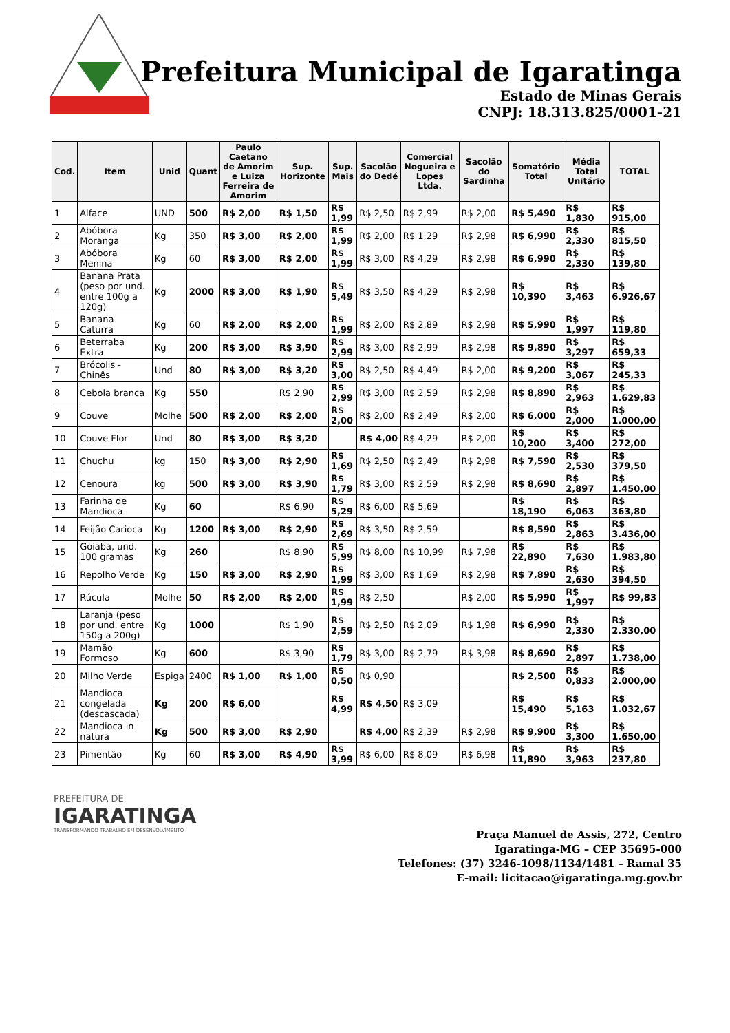Prefeitura Municipal de Igaratinga
Estado de Minas Gerais
CNPJ: 18.313.825/0001-21
| Cod. | Item | Unid | Quant | Paulo Caetano de Amorim e Luiza Ferreira de Amorim | Sup. Horizonte | Sup. Mais | Sacolão do Dedé | Comercial Nogueira e Lopes Ltda. | Sacolão do Sardinha | Somatório Total | Média Total Unitário | TOTAL |
| --- | --- | --- | --- | --- | --- | --- | --- | --- | --- | --- | --- | --- |
| 1 | Alface | UND | 500 | R$ 2,00 | R$ 1,50 | R$ 1,99 | R$ 2,50 | R$ 2,99 | R$ 2,00 | R$ 5,490 | R$ 1,830 | R$ 915,00 |
| 2 | Abóbora Moranga | Kg | 350 | R$ 3,00 | R$ 2,00 | R$ 1,99 | R$ 2,00 | R$ 1,29 | R$ 2,98 | R$ 6,990 | R$ 2,330 | R$ 815,50 |
| 3 | Abóbora Menina | Kg | 60 | R$ 3,00 | R$ 2,00 | R$ 1,99 | R$ 3,00 | R$ 4,29 | R$ 2,98 | R$ 6,990 | R$ 2,330 | R$ 139,80 |
| 4 | Banana Prata (peso por und. entre 100g a 120g) | Kg | 2000 | R$ 3,00 | R$ 1,90 | R$ 5,49 | R$ 3,50 | R$ 4,29 | R$ 2,98 | R$ 10,390 | R$ 3,463 | R$ 6.926,67 |
| 5 | Banana Caturra | Kg | 60 | R$ 2,00 | R$ 2,00 | R$ 1,99 | R$ 2,00 | R$ 2,89 | R$ 2,98 | R$ 5,990 | R$ 1,997 | R$ 119,80 |
| 6 | Beterraba Extra | Kg | 200 | R$ 3,00 | R$ 3,90 | R$ 2,99 | R$ 3,00 | R$ 2,99 | R$ 2,98 | R$ 9,890 | R$ 3,297 | R$ 659,33 |
| 7 | Brócolis - Chinês | Und | 80 | R$ 3,00 | R$ 3,20 | R$ 3,00 | R$ 2,50 | R$ 4,49 | R$ 2,00 | R$ 9,200 | R$ 3,067 | R$ 245,33 |
| 8 | Cebola branca | Kg | 550 | | R$ 2,90 | R$ 2,99 | R$ 3,00 | R$ 2,59 | R$ 2,98 | R$ 8,890 | R$ 2,963 | R$ 1.629,83 |
| 9 | Couve | Molhe | 500 | R$ 2,00 | R$ 2,00 | R$ 2,00 | R$ 2,00 | R$ 2,49 | R$ 2,00 | R$ 6,000 | R$ 2,000 | R$ 1.000,00 |
| 10 | Couve Flor | Und | 80 | R$ 3,00 | R$ 3,20 | | R$ 4,00 | R$ 4,29 | R$ 2,00 | R$ 10,200 | R$ 3,400 | R$ 272,00 |
| 11 | Chuchu | kg | 150 | R$ 3,00 | R$ 2,90 | R$ 1,69 | R$ 2,50 | R$ 2,49 | R$ 2,98 | R$ 7,590 | R$ 2,530 | R$ 379,50 |
| 12 | Cenoura | kg | 500 | R$ 3,00 | R$ 3,90 | R$ 1,79 | R$ 3,00 | R$ 2,59 | R$ 2,98 | R$ 8,690 | R$ 2,897 | R$ 1.450,00 |
| 13 | Farinha de Mandioca | Kg | 60 | | R$ 6,90 | R$ 5,29 | R$ 6,00 | R$ 5,69 | | R$ 18,190 | R$ 6,063 | R$ 363,80 |
| 14 | Feijão Carioca | Kg | 1200 | R$ 3,00 | R$ 2,90 | R$ 2,69 | R$ 3,50 | R$ 2,59 | | R$ 8,590 | R$ 2,863 | R$ 3.436,00 |
| 15 | Goiaba, und. 100 gramas | Kg | 260 | | R$ 8,90 | R$ 5,99 | R$ 8,00 | R$ 10,99 | R$ 7,98 | R$ 22,890 | R$ 7,630 | R$ 1.983,80 |
| 16 | Repolho Verde | Kg | 150 | R$ 3,00 | R$ 2,90 | R$ 1,99 | R$ 3,00 | R$ 1,69 | R$ 2,98 | R$ 7,890 | R$ 2,630 | R$ 394,50 |
| 17 | Rúcula | Molhe | 50 | R$ 2,00 | R$ 2,00 | R$ 1,99 | R$ 2,50 | | R$ 2,00 | R$ 5,990 | R$ 1,997 | R$ 99,83 |
| 18 | Laranja (peso por und. entre 150g a 200g) | Kg | 1000 | | R$ 1,90 | R$ 2,59 | R$ 2,50 | R$ 2,09 | R$ 1,98 | R$ 6,990 | R$ 2,330 | R$ 2.330,00 |
| 19 | Mamão Formoso | Kg | 600 | | R$ 3,90 | R$ 1,79 | R$ 3,00 | R$ 2,79 | R$ 3,98 | R$ 8,690 | R$ 2,897 | R$ 1.738,00 |
| 20 | Milho Verde | Espiga | 2400 | R$ 1,00 | R$ 1,00 | R$ 0,50 | R$ 0,90 | | | R$ 2,500 | R$ 0,833 | R$ 2.000,00 |
| 21 | Mandioca congelada (descascada) | Kg | 200 | R$ 6,00 | | R$ 4,99 | R$ 4,50 | R$ 3,09 | | R$ 15,490 | R$ 5,163 | R$ 1.032,67 |
| 22 | Mandioca in natura | Kg | 500 | R$ 3,00 | R$ 2,90 | | R$ 4,00 | R$ 2,39 | R$ 2,98 | R$ 9,900 | R$ 3,300 | R$ 1.650,00 |
| 23 | Pimentão | Kg | 60 | R$ 3,00 | R$ 4,90 | R$ 3,99 | R$ 6,00 | R$ 8,09 | R$ 6,98 | R$ 11,890 | R$ 3,963 | R$ 237,80 |
PREFEITURA DE
IGARATINGA
TRANSFORMANDO TRABALHO EM DESENVOLVIMENTO
Praça Manuel de Assis, 272, Centro
Igaratinga-MG – CEP 35695-000
Telefones: (37) 3246-1098/1134/1481 – Ramal 35
E-mail: licitacao@igaratinga.mg.gov.br